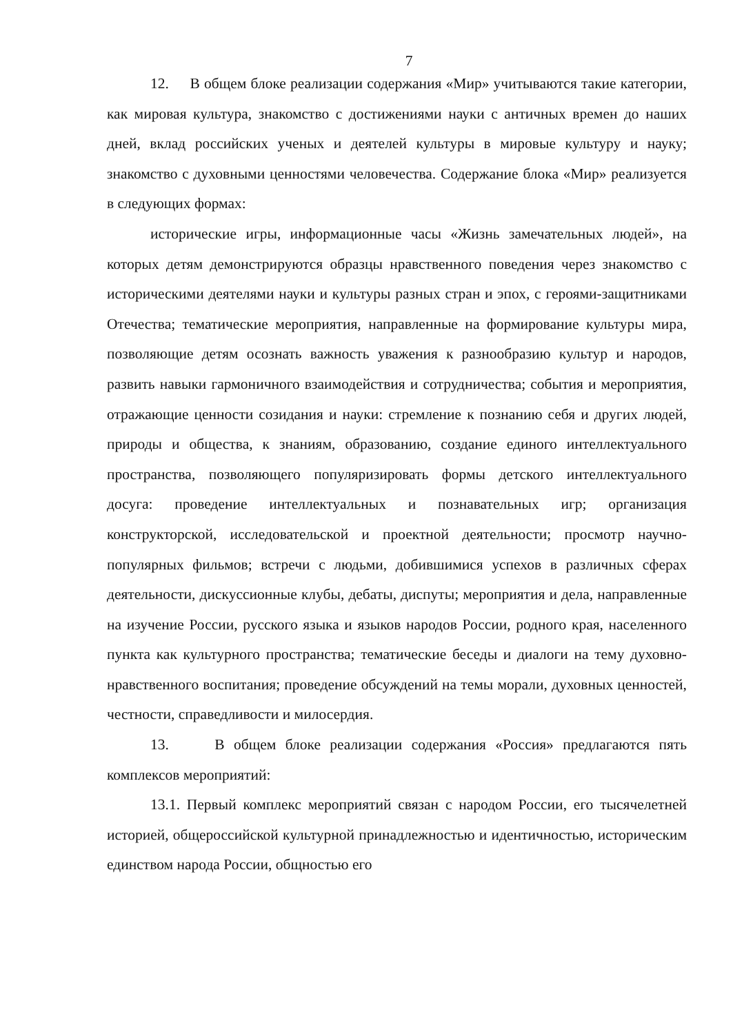7
12. В общем блоке реализации содержания «Мир» учитываются такие категории, как мировая культура, знакомство с достижениями науки с античных времен до наших дней, вклад российских ученых и деятелей культуры в мировые культуру и науку; знакомство с духовными ценностями человечества. Содержание блока «Мир» реализуется в следующих формах:
исторические игры, информационные часы «Жизнь замечательных людей», на которых детям демонстрируются образцы нравственного поведения через знакомство с историческими деятелями науки и культуры разных стран и эпох, с героями-защитниками Отечества; тематические мероприятия, направленные на формирование культуры мира, позволяющие детям осознать важность уважения к разнообразию культур и народов, развить навыки гармоничного взаимодействия и сотрудничества; события и мероприятия, отражающие ценности созидания и науки: стремление к познанию себя и других людей, природы и общества, к знаниям, образованию, создание единого интеллектуального пространства, позволяющего популяризировать формы детского интеллектуального досуга: проведение интеллектуальных и познавательных игр; организация конструкторской, исследовательской и проектной деятельности; просмотр научно-популярных фильмов; встречи с людьми, добившимися успехов в различных сферах деятельности, дискуссионные клубы, дебаты, диспуты; мероприятия и дела, направленные на изучение России, русского языка и языков народов России, родного края, населенного пункта как культурного пространства; тематические беседы и диалоги на тему духовно-нравственного воспитания; проведение обсуждений на темы морали, духовных ценностей, честности, справедливости и милосердия.
13. В общем блоке реализации содержания «Россия» предлагаются пять комплексов мероприятий:
13.1. Первый комплекс мероприятий связан с народом России, его тысячелетней историей, общероссийской культурной принадлежностью и идентичностью, историческим единством народа России, общностью его